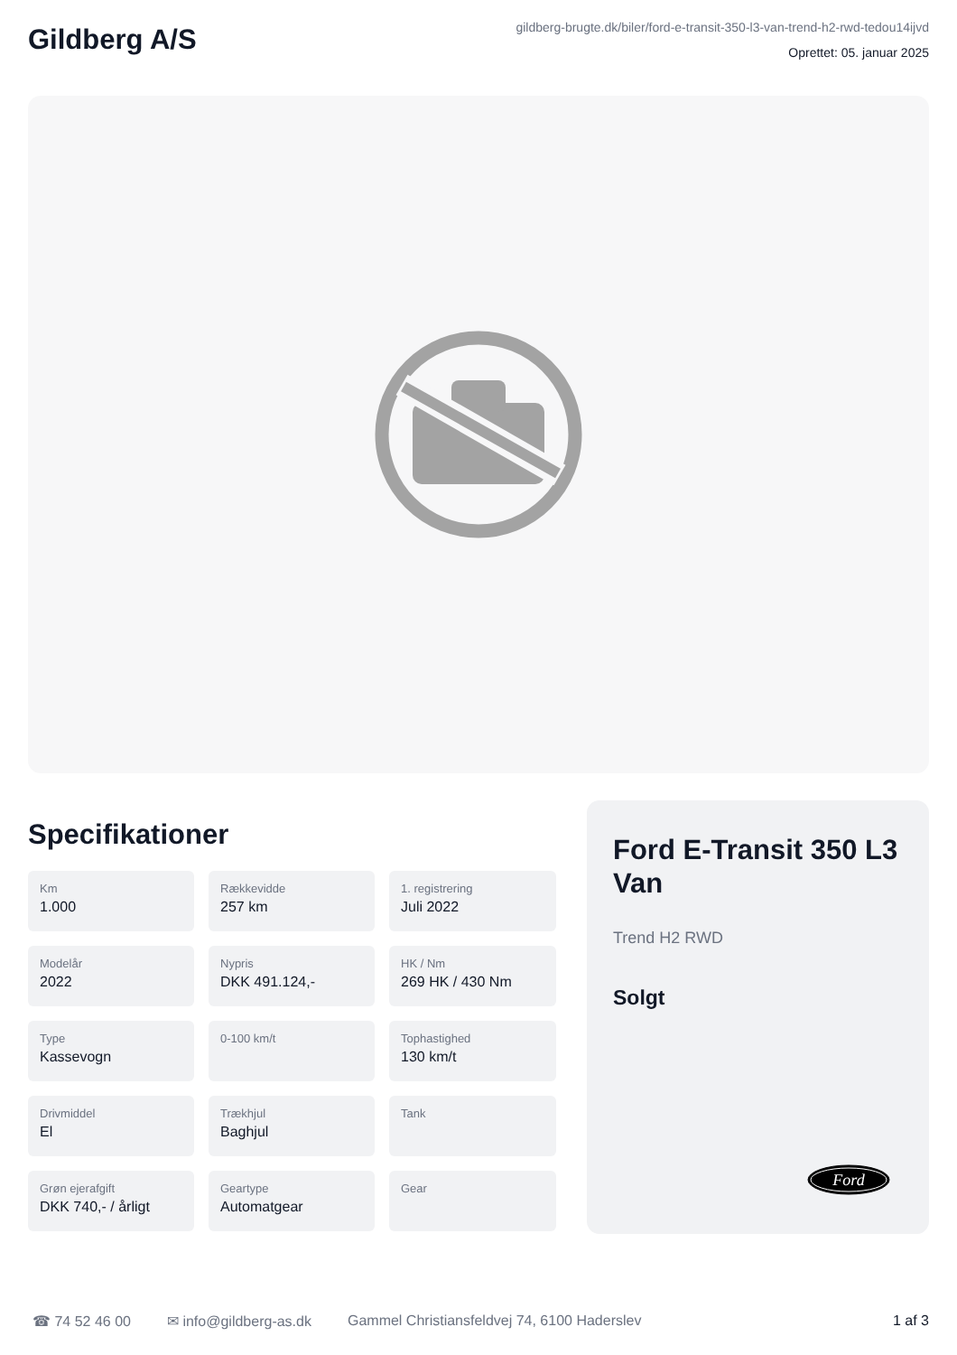Gildberg A/S
gildberg-brugte.dk/biler/ford-e-transit-350-l3-van-trend-h2-rwd-tedou14ijvd
Oprettet: 05. januar 2025
Specifikationer
Km
1.000
Rækkevidde
257 km
1. registrering
Juli 2022
Modelår
2022
Nypris
DKK 491.124,-
HK / Nm
269 HK / 430 Nm
Type
Kassevogn
0-100 km/t
Tophastighed
130 km/t
Drivmiddel
El
Trækhjul
Baghjul
Tank
Grøn ejerafgift
DKK 740,- / årligt
Geartype
Automatgear
Gear
Ford E-Transit 350 L3 Van
Trend H2 RWD
Solgt
Ford
☎ 74 52 46 00 ✉ info@gildberg-as.dk Gammel Christiansfeldvej 74, 6100 Haderslev 1 af 3